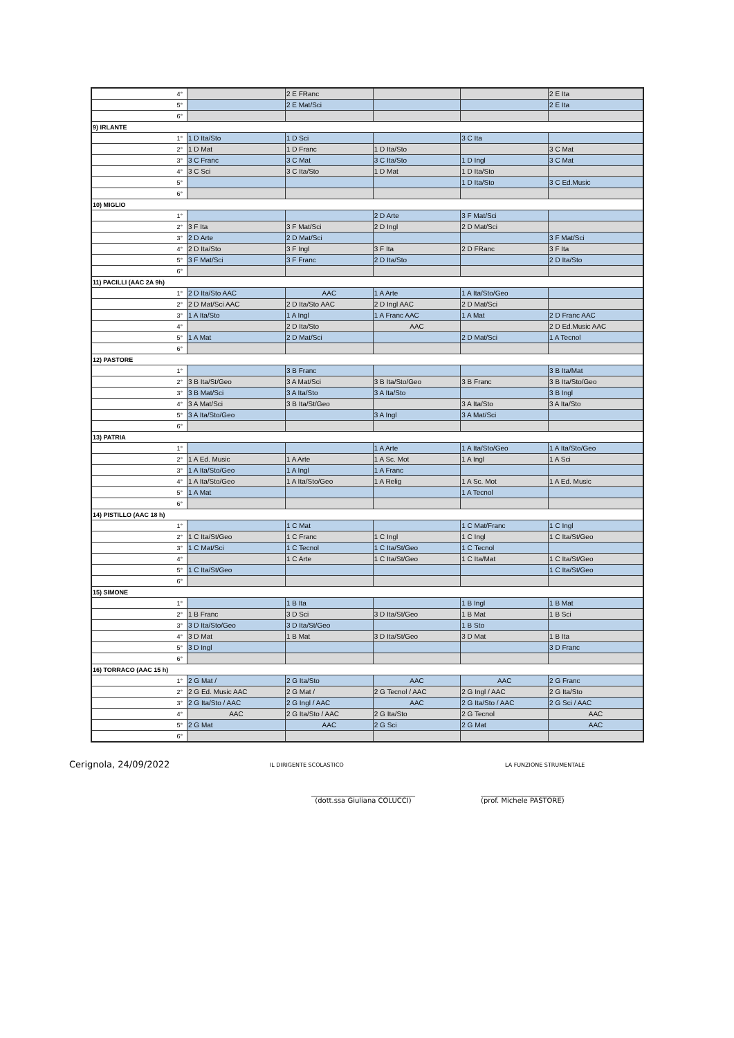| 4° | | 2 E FRanc | | | 2 E Ita |
| 5° | | 2 E Mat/Sci | | | 2 E Ita |
| 6° | | | | | |
| 9) IRLANTE | | | | | |
| 1° | 1 D Ita/Sto | 1 D Sci | | 3 C Ita | |
| 2° | 1 D Mat | 1 D Franc | 1 D Ita/Sto | | 3 C Mat |
| 3° | 3 C Franc | 3 C Mat | 3 C Ita/Sto | 1 D Ingl | 3 C Mat |
| 4° | 3 C Sci | 3 C Ita/Sto | 1 D Mat | 1 D Ita/Sto | |
| 5° | | | | 1 D Ita/Sto | 3 C Ed.Music |
| 6° | | | | | |
| 10) MIGLIO | | | | | |
| 1° | | | 2 D Arte | 3 F Mat/Sci | |
| 2° | 3 F Ita | 3 F Mat/Sci | 2 D Ingl | 2 D Mat/Sci | |
| 3° | 2 D Arte | 2 D Mat/Sci | | | 3 F Mat/Sci |
| 4° | 2 D Ita/Sto | 3 F Ingl | 3 F Ita | 2 D FRanc | 3 F Ita |
| 5° | 3 F Mat/Sci | 3 F Franc | 2 D Ita/Sto | | 2 D Ita/Sto |
| 6° | | | | | |
| 11) PACILLI (AAC 2A 9h) | | | | | |
| 1° | 2 D Ita/Sto AAC | AAC | 1 A Arte | 1 A Ita/Sto/Geo | |
| 2° | 2 D Mat/Sci AAC | 2 D Ita/Sto AAC | 2 D Ingl AAC | 2 D Mat/Sci | |
| 3° | 1 A Ita/Sto | 1 A Ingl | 1 A Franc AAC | 1 A Mat | 2 D Franc AAC |
| 4° | | 2 D Ita/Sto | AAC | | 2 D Ed.Music AAC |
| 5° | 1 A Mat | 2 D Mat/Sci | | 2 D Mat/Sci | 1 A Tecnol |
| 6° | | | | | |
| 12) PASTORE | | | | | |
| 1° | | 3 B Franc | | | 3 B Ita/Mat |
| 2° | 3 B Ita/St/Geo | 3 A Mat/Sci | 3 B Ita/Sto/Geo | 3 B Franc | 3 B Ita/Sto/Geo |
| 3° | 3 B Mat/Sci | 3 A Ita/Sto | 3 A Ita/Sto | | 3 B Ingl |
| 4° | 3 A Mat/Sci | 3 B Ita/St/Geo | | 3 A Ita/Sto | 3 A Ita/Sto |
| 5° | 3 A Ita/Sto/Geo | | 3 A Ingl | 3 A Mat/Sci | |
| 6° | | | | | |
| 13) PATRIA | | | | | |
| 1° | | | 1 A Arte | 1 A Ita/Sto/Geo | 1 A Ita/Sto/Geo |
| 2° | 1 A Ed. Music | 1 A Arte | 1 A Sc. Mot | 1 A Ingl | 1 A Sci |
| 3° | 1 A Ita/Sto/Geo | 1 A Ingl | 1 A Franc | | |
| 4° | 1 A Ita/Sto/Geo | 1 A Ita/Sto/Geo | 1 A Relig | 1 A Sc. Mot | 1 A Ed. Music |
| 5° | 1 A Mat | | | 1 A Tecnol | |
| 6° | | | | | |
| 14) PISTILLO (AAC 18 h) | | | | | |
| 1° | | 1 C Mat | | 1 C Mat/Franc | 1 C Ingl |
| 2° | 1 C Ita/St/Geo | 1 C Franc | 1 C Ingl | 1 C Ingl | 1 C Ita/St/Geo |
| 3° | 1 C Mat/Sci | 1 C Tecnol | 1 C Ita/St/Geo | 1 C Tecnol | |
| 4° | | 1 C Arte | 1 C Ita/St/Geo | 1 C Ita/Mat | 1 C Ita/St/Geo |
| 5° | 1 C Ita/St/Geo | | | | 1 C Ita/St/Geo |
| 6° | | | | | |
| 15) SIMONE | | | | | |
| 1° | | 1 B Ita | | 1 B Ingl | 1 B Mat |
| 2° | 1 B Franc | 3 D Sci | 3 D Ita/St/Geo | 1 B Mat | 1 B Sci |
| 3° | 3 D Ita/Sto/Geo | 3 D Ita/St/Geo | | 1 B Sto | |
| 4° | 3 D Mat | 1 B Mat | 3 D Ita/St/Geo | 3 D Mat | 1 B Ita |
| 5° | 3 D Ingl | | | | 3 D Franc |
| 6° | | | | | |
| 16) TORRACO (AAC 15 h) | | | | | |
| 1° | 2 G Mat / | 2 G Ita/Sto | AAC | AAC | 2 G Franc |
| 2° | 2 G Ed. Music AAC | 2 G Mat / | 2 G Tecnol / AAC | 2 G Ingl / AAC | 2 G Ita/Sto |
| 3° | 2 G Ita/Sto / AAC | 2 G Ingl / AAC | AAC | 2 G Ita/Sto / AAC | 2 G Sci / AAC |
| 4° | AAC | 2 G Ita/Sto / AAC | 2 G Ita/Sto | 2 G Tecnol | AAC |
| 5° | 2 G Mat | AAC | 2 G Sci | 2 G Mat | AAC |
| 6° | | | | | |
Cerignola, 24/09/2022
IL DIRIGENTE SCOLASTICO LA FUNZIONE STRUMENTALE
______________________________
(dott.ssa Giuliana COLUCCI)
________________________
(prof. Michele PASTORE)